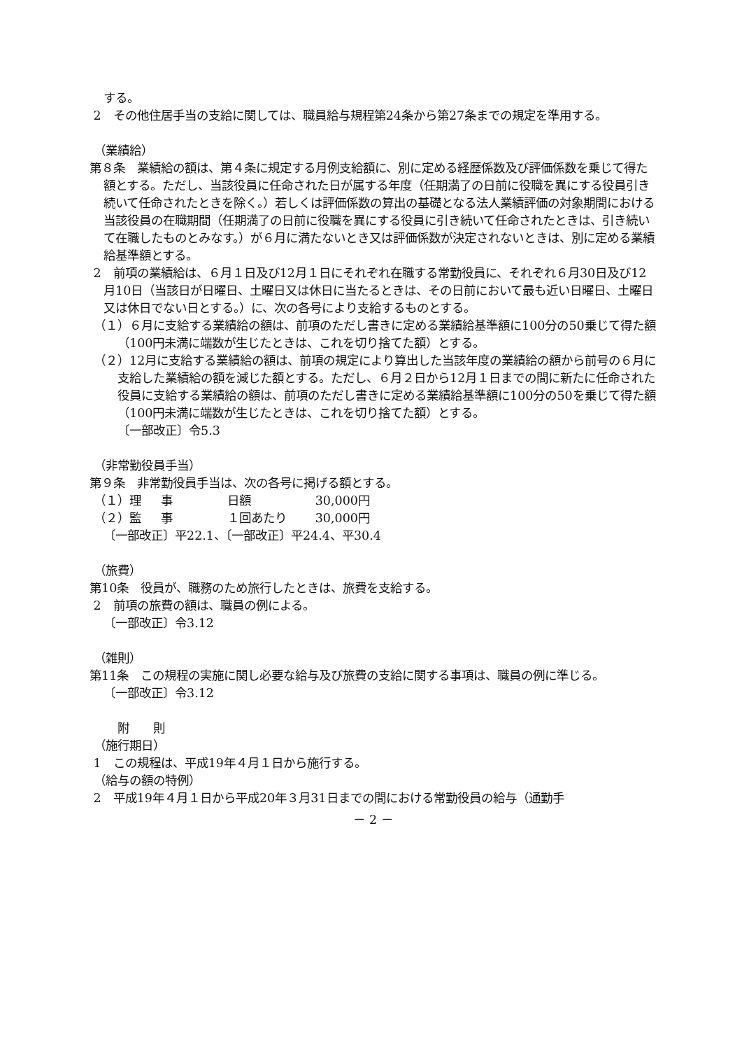する。
2　その他住居手当の支給に関しては、職員給与規程第24条から第27条までの規定を準用する。
（業績給）
第８条　業績給の額は、第４条に規定する月例支給額に、別に定める経歴係数及び評価係数を乗じて得た額とする。ただし、当該役員に任命された日が属する年度（任期満了の日前に役職を異にする役員引き続いて任命されたときを除く。）若しくは評価係数の算出の基礎となる法人業績評価の対象期間における当該役員の在職期間（任期満了の日前に役職を異にする役員に引き続いて任命されたときは、引き続いて在職したものとみなす。）が６月に満たないとき又は評価係数が決定されないときは、別に定める業績給基準額とする。
2　前項の業績給は、６月１日及び12月１日にそれぞれ在職する常勤役員に、それぞれ６月30日及び12月10日（当該日が日曜日、土曜日又は休日に当たるときは、その日前において最も近い日曜日、土曜日又は休日でない日とする。）に、次の各号により支給するものとする。
（１）６月に支給する業績給の額は、前項のただし書きに定める業績給基準額に100分の50乗じて得た額（100円未満に端数が生じたときは、これを切り捨てた額）とする。
（２）12月に支給する業績給の額は、前項の規定により算出した当該年度の業績給の額から前号の６月に支給した業績給の額を減じた額とする。ただし、６月２日から12月１日までの間に新たに任命された役員に支給する業績給の額は、前項のただし書きに定める業績給基準額に100分の50を乗じて得た額（100円未満に端数が生じたときは、これを切り捨てた額）とする。
〔一部改正〕令5.3
（非常勤役員手当）
第９条　非常勤役員手当は、次の各号に掲げる額とする。
（１）理 事 日額 30,000円
（２）監 事 １回あたり 30,000円
〔一部改正〕平22.1、〔一部改正〕平24.4、平30.4
（旅費）
第10条　役員が、職務のため旅行したときは、旅費を支給する。
2　前項の旅費の額は、職員の例による。
〔一部改正〕令3.12
（雑則）
第11条　この規程の実施に関し必要な給与及び旅費の支給に関する事項は、職員の例に準じる。
〔一部改正〕令3.12
附　　則
（施行期日）
1　この規程は、平成19年４月１日から施行する。
（給与の額の特例）
2　平成19年４月１日から平成20年３月31日までの間における常勤役員の給与（通勤手
－ 2 －